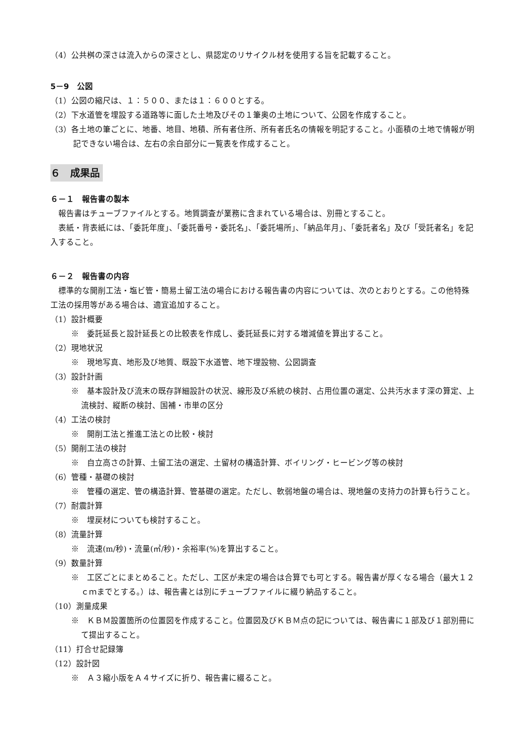（4）公共桝の深さは流入からの深さとし、県認定のリサイクル材を使用する旨を記載すること。
5－9　公図
（1）公図の縮尺は、１：５００、または１：６００とする。
（2）下水道管を埋設する道路等に面した土地及びその１筆奥の土地について、公図を作成すること。
（3）各土地の筆ごとに、地番、地目、地積、所有者住所、所有者氏名の情報を明記すること。小面積の土地で情報が明記できない場合は、左右の余白部分に一覧表を作成すること。
６　成果品
６－１　報告書の製本
報告書はチューブファイルとする。地質調査が業務に含まれている場合は、別冊とすること。
表紙・背表紙には、「委託年度」、「委託番号・委託名」、「委託場所」、「納品年月」、「委託者名」及び「受託者名」を記入すること。
６－２　報告書の内容
標準的な開削工法・塩ビ管・簡易土留工法の場合における報告書の内容については、次のとおりとする。この他特殊工法の採用等がある場合は、適宜追加すること。
（1）設計概要
※　委託延長と設計延長との比較表を作成し、委託延長に対する増減値を算出すること。
（2）現地状況
※　現地写真、地形及び地質、既設下水道管、地下埋設物、公図調査
（3）設計計画
※　基本設計及び流末の既存詳細設計の状況、線形及び系統の検討、占用位置の選定、公共汚水ます深の算定、上流検討、縦断の検討、国補・市単の区分
（4）工法の検討
※　開削工法と推進工法との比較・検討
（5）開削工法の検討
※　自立高さの計算、土留工法の選定、土留材の構造計算、ボイリング・ヒービング等の検討
（6）管種・基礎の検討
※　管種の選定、管の構造計算、管基礎の選定。ただし、軟弱地盤の場合は、現地盤の支持力の計算も行うこと。
（7）耐震計算
※　埋戻材についても検討すること。
（8）流量計算
※　流速(m/秒)・流量(㎥/秒)・余裕率(%)を算出すること。
（9）数量計算
※　工区ごとにまとめること。ただし、工区が未定の場合は合算でも可とする。報告書が厚くなる場合（最大１２ｃｍまでとする。）は、報告書とは別にチューブファイルに綴り納品すること。
（10）測量成果
※　ＫＢＭ設置箇所の位置図を作成すること。位置図及びＫＢＭ点の記については、報告書に１部及び１部別冊にて提出すること。
（11）打合せ記録簿
（12）設計図
※　Ａ３縮小版をＡ４サイズに折り、報告書に綴ること。